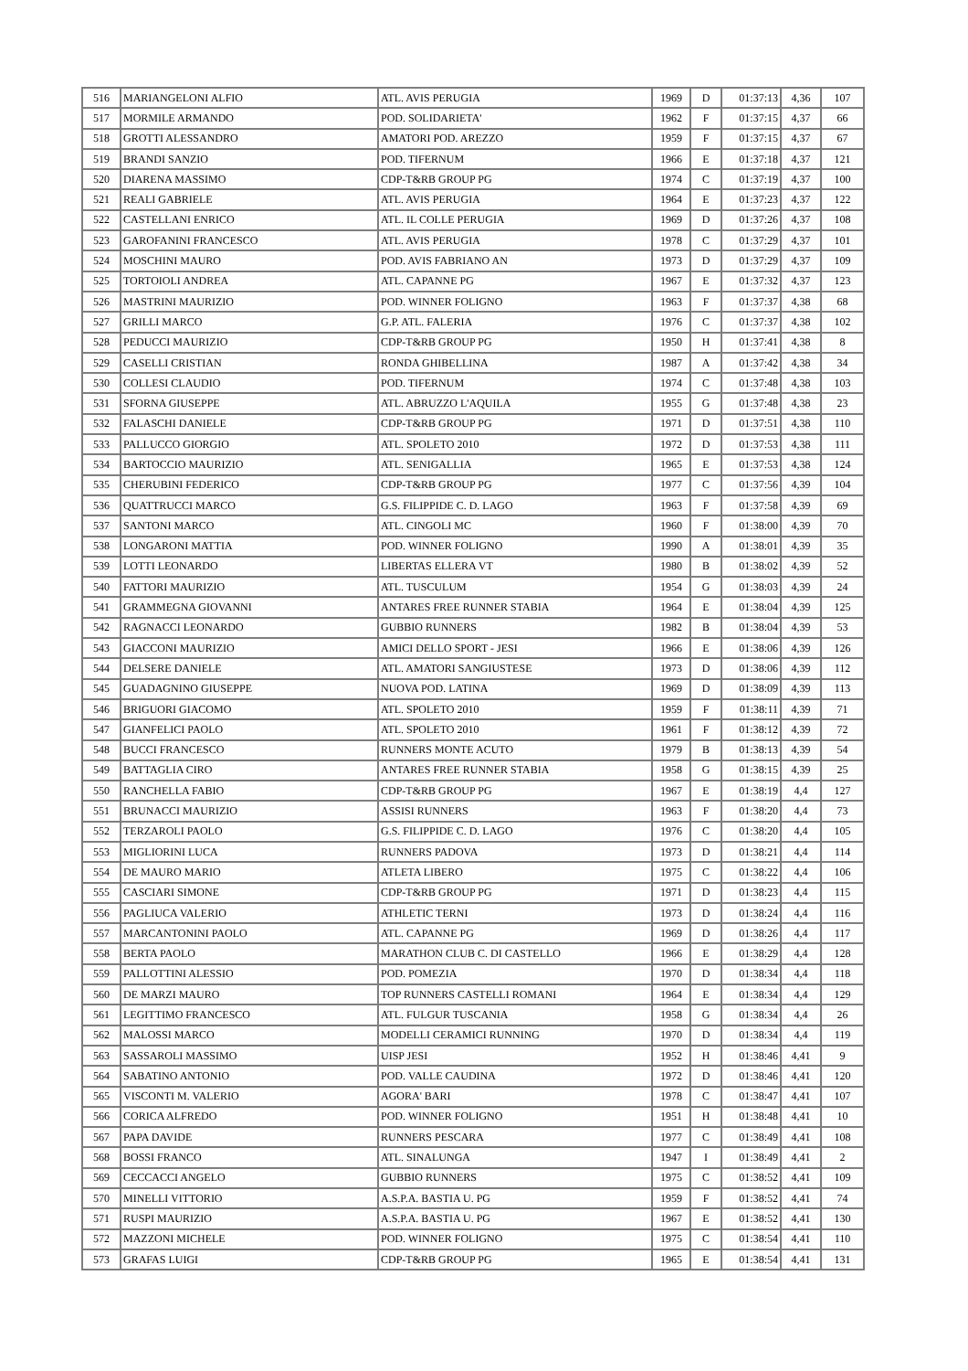| 516 | MARIANGELONI ALFIO | ATL. AVIS PERUGIA | 1969 | D | 01:37:13 | 4,36 | 107 |
| 517 | MORMILE ARMANDO | POD. SOLIDARIETA' | 1962 | F | 01:37:15 | 4,37 | 66 |
| 518 | GROTTI ALESSANDRO | AMATORI POD. AREZZO | 1959 | F | 01:37:15 | 4,37 | 67 |
| 519 | BRANDI SANZIO | POD. TIFERNUM | 1966 | E | 01:37:18 | 4,37 | 121 |
| 520 | DIARENA MASSIMO | CDP-T&RB GROUP PG | 1974 | C | 01:37:19 | 4,37 | 100 |
| 521 | REALI GABRIELE | ATL. AVIS PERUGIA | 1964 | E | 01:37:23 | 4,37 | 122 |
| 522 | CASTELLANI ENRICO | ATL. IL COLLE PERUGIA | 1969 | D | 01:37:26 | 4,37 | 108 |
| 523 | GAROFANINI FRANCESCO | ATL. AVIS PERUGIA | 1978 | C | 01:37:29 | 4,37 | 101 |
| 524 | MOSCHINI MAURO | POD. AVIS FABRIANO AN | 1973 | D | 01:37:29 | 4,37 | 109 |
| 525 | TORTOIOLI ANDREA | ATL. CAPANNE PG | 1967 | E | 01:37:32 | 4,37 | 123 |
| 526 | MASTRINI MAURIZIO | POD. WINNER FOLIGNO | 1963 | F | 01:37:37 | 4,38 | 68 |
| 527 | GRILLI MARCO | G.P. ATL. FALERIA | 1976 | C | 01:37:37 | 4,38 | 102 |
| 528 | PEDUCCI MAURIZIO | CDP-T&RB GROUP PG | 1950 | H | 01:37:41 | 4,38 | 8 |
| 529 | CASELLI CRISTIAN | RONDA GHIBELLINA | 1987 | A | 01:37:42 | 4,38 | 34 |
| 530 | COLLESI CLAUDIO | POD. TIFERNUM | 1974 | C | 01:37:48 | 4,38 | 103 |
| 531 | SFORNA GIUSEPPE | ATL. ABRUZZO L'AQUILA | 1955 | G | 01:37:48 | 4,38 | 23 |
| 532 | FALASCHI DANIELE | CDP-T&RB GROUP PG | 1971 | D | 01:37:51 | 4,38 | 110 |
| 533 | PALLUCCO GIORGIO | ATL. SPOLETO 2010 | 1972 | D | 01:37:53 | 4,38 | 111 |
| 534 | BARTOCCIO MAURIZIO | ATL. SENIGALLIA | 1965 | E | 01:37:53 | 4,38 | 124 |
| 535 | CHERUBINI FEDERICO | CDP-T&RB GROUP PG | 1977 | C | 01:37:56 | 4,39 | 104 |
| 536 | QUATTRUCCI MARCO | G.S. FILIPPIDE C. D. LAGO | 1963 | F | 01:37:58 | 4,39 | 69 |
| 537 | SANTONI MARCO | ATL. CINGOLI MC | 1960 | F | 01:38:00 | 4,39 | 70 |
| 538 | LONGARONI MATTIA | POD. WINNER FOLIGNO | 1990 | A | 01:38:01 | 4,39 | 35 |
| 539 | LOTTI LEONARDO | LIBERTAS ELLERA VT | 1980 | B | 01:38:02 | 4,39 | 52 |
| 540 | FATTORI MAURIZIO | ATL. TUSCULUM | 1954 | G | 01:38:03 | 4,39 | 24 |
| 541 | GRAMMEGNA GIOVANNI | ANTARES FREE RUNNER STABIA | 1964 | E | 01:38:04 | 4,39 | 125 |
| 542 | RAGNACCI LEONARDO | GUBBIO RUNNERS | 1982 | B | 01:38:04 | 4,39 | 53 |
| 543 | GIACCONI MAURIZIO | AMICI DELLO SPORT - JESI | 1966 | E | 01:38:06 | 4,39 | 126 |
| 544 | DELSERE DANIELE | ATL. AMATORI SANGIUSTESE | 1973 | D | 01:38:06 | 4,39 | 112 |
| 545 | GUADAGNINO GIUSEPPE | NUOVA POD. LATINA | 1969 | D | 01:38:09 | 4,39 | 113 |
| 546 | BRIGUORI GIACOMO | ATL. SPOLETO 2010 | 1959 | F | 01:38:11 | 4,39 | 71 |
| 547 | GIANFELICI PAOLO | ATL. SPOLETO 2010 | 1961 | F | 01:38:12 | 4,39 | 72 |
| 548 | BUCCI FRANCESCO | RUNNERS MONTE ACUTO | 1979 | B | 01:38:13 | 4,39 | 54 |
| 549 | BATTAGLIA CIRO | ANTARES FREE RUNNER STABIA | 1958 | G | 01:38:15 | 4,39 | 25 |
| 550 | RANCHELLA FABIO | CDP-T&RB GROUP PG | 1967 | E | 01:38:19 | 4,4 | 127 |
| 551 | BRUNACCI MAURIZIO | ASSISI RUNNERS | 1963 | F | 01:38:20 | 4,4 | 73 |
| 552 | TERZAROLI PAOLO | G.S. FILIPPIDE C. D. LAGO | 1976 | C | 01:38:20 | 4,4 | 105 |
| 553 | MIGLIORINI LUCA | RUNNERS PADOVA | 1973 | D | 01:38:21 | 4,4 | 114 |
| 554 | DE MAURO MARIO | ATLETA LIBERO | 1975 | C | 01:38:22 | 4,4 | 106 |
| 555 | CASCIARI SIMONE | CDP-T&RB GROUP PG | 1971 | D | 01:38:23 | 4,4 | 115 |
| 556 | PAGLIUCA VALERIO | ATHLETIC TERNI | 1973 | D | 01:38:24 | 4,4 | 116 |
| 557 | MARCANTONINI PAOLO | ATL. CAPANNE PG | 1969 | D | 01:38:26 | 4,4 | 117 |
| 558 | BERTA PAOLO | MARATHON CLUB C. DI CASTELLO | 1966 | E | 01:38:29 | 4,4 | 128 |
| 559 | PALLOTTINI ALESSIO | POD. POMEZIA | 1970 | D | 01:38:34 | 4,4 | 118 |
| 560 | DE MARZI MAURO | TOP RUNNERS CASTELLI ROMANI | 1964 | E | 01:38:34 | 4,4 | 129 |
| 561 | LEGITTIMO FRANCESCO | ATL. FULGUR TUSCANIA | 1958 | G | 01:38:34 | 4,4 | 26 |
| 562 | MALOSSI MARCO | MODELLI CERAMICI RUNNING | 1970 | D | 01:38:34 | 4,4 | 119 |
| 563 | SASSAROLI MASSIMO | UISP JESI | 1952 | H | 01:38:46 | 4,41 | 9 |
| 564 | SABATINO ANTONIO | POD. VALLE CAUDINA | 1972 | D | 01:38:46 | 4,41 | 120 |
| 565 | VISCONTI M. VALERIO | AGORA' BARI | 1978 | C | 01:38:47 | 4,41 | 107 |
| 566 | CORICA ALFREDO | POD. WINNER FOLIGNO | 1951 | H | 01:38:48 | 4,41 | 10 |
| 567 | PAPA DAVIDE | RUNNERS PESCARA | 1977 | C | 01:38:49 | 4,41 | 108 |
| 568 | BOSSI FRANCO | ATL. SINALUNGA | 1947 | I | 01:38:49 | 4,41 | 2 |
| 569 | CECCACCI ANGELO | GUBBIO RUNNERS | 1975 | C | 01:38:52 | 4,41 | 109 |
| 570 | MINELLI VITTORIO | A.S.P.A. BASTIA U. PG | 1959 | F | 01:38:52 | 4,41 | 74 |
| 571 | RUSPI MAURIZIO | A.S.P.A. BASTIA U. PG | 1967 | E | 01:38:52 | 4,41 | 130 |
| 572 | MAZZONI MICHELE | POD. WINNER FOLIGNO | 1975 | C | 01:38:54 | 4,41 | 110 |
| 573 | GRAFAS LUIGI | CDP-T&RB GROUP PG | 1965 | E | 01:38:54 | 4,41 | 131 |